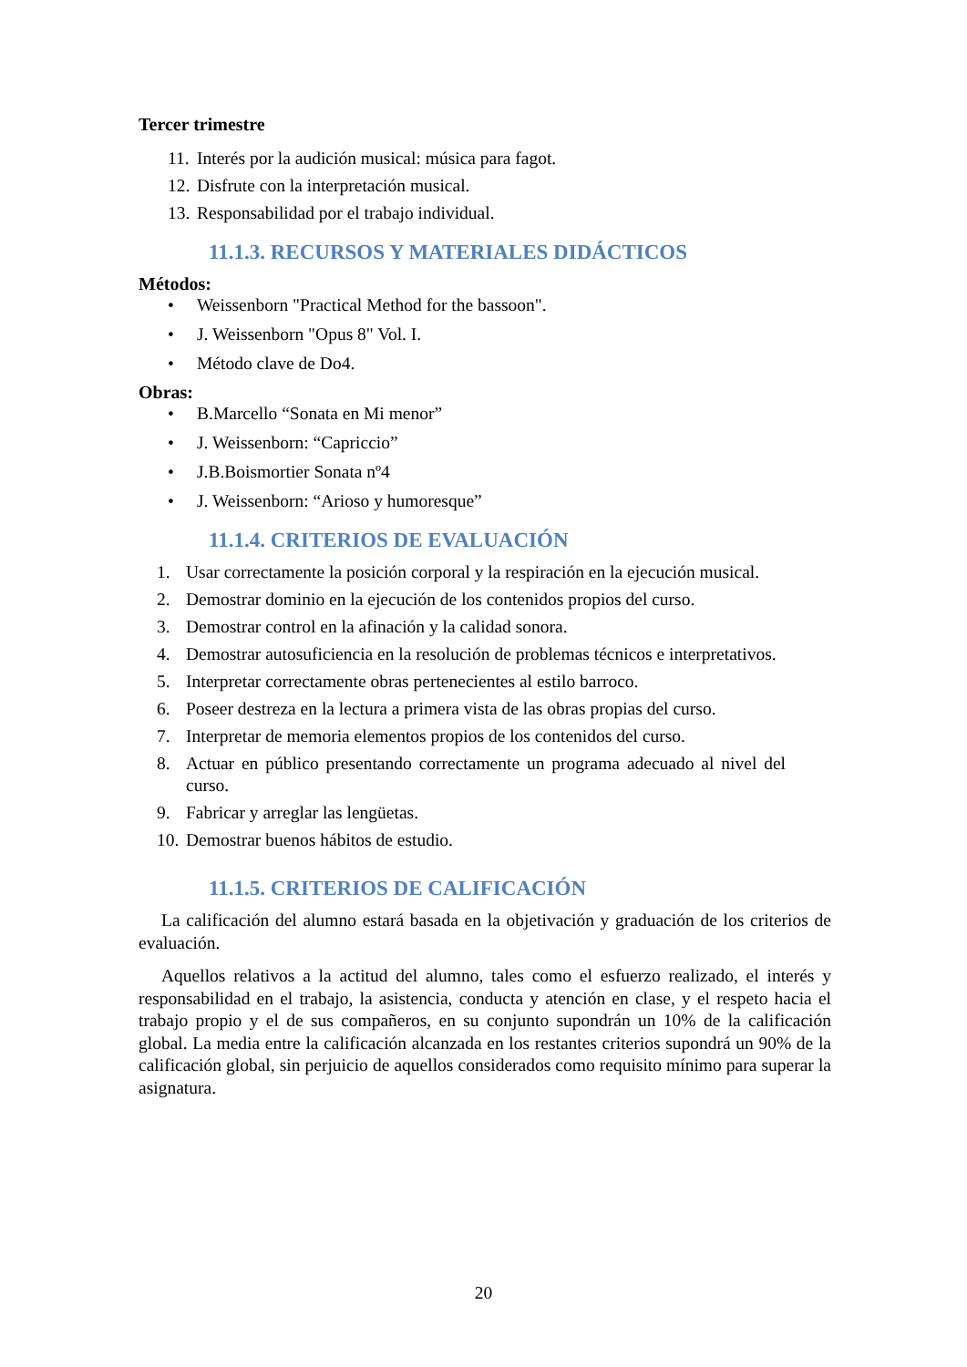Tercer trimestre
11. Interés por la audición musical: música para fagot.
12. Disfrute con la interpretación musical.
13. Responsabilidad por el trabajo individual.
11.1.3. RECURSOS Y MATERIALES DIDÁCTICOS
Métodos:
• Weissenborn "Practical Method for the bassoon".
• J. Weissenborn "Opus 8" Vol. I.
• Método clave de Do4.
Obras:
• B.Marcello “Sonata en Mi menor”
• J. Weissenborn: “Capriccio”
• J.B.Boismortier Sonata nº4
• J. Weissenborn: “Arioso y humoresque”
11.1.4. CRITERIOS DE EVALUACIÓN
1. Usar correctamente la posición corporal y la respiración en la ejecución musical.
2. Demostrar dominio en la ejecución de los contenidos propios del curso.
3. Demostrar control en la afinación y la calidad sonora.
4. Demostrar autosuficiencia en la resolución de problemas técnicos e interpretativos.
5. Interpretar correctamente obras pertenecientes al estilo barroco.
6. Poseer destreza en la lectura a primera vista de las obras propias del curso.
7. Interpretar de memoria elementos propios de los contenidos del curso.
8. Actuar en público presentando correctamente un programa adecuado al nivel del curso.
9. Fabricar y arreglar las lengüetas.
10. Demostrar buenos hábitos de estudio.
11.1.5. CRITERIOS DE CALIFICACIÓN
La calificación del alumno estará basada en la objetivación y graduación de los criterios de evaluación.
Aquellos relativos a la actitud del alumno, tales como el esfuerzo realizado, el interés y responsabilidad en el trabajo, la asistencia, conducta y atención en clase, y el respeto hacia el trabajo propio y el de sus compañeros, en su conjunto supondrán un 10% de la calificación global. La media entre la calificación alcanzada en los restantes criterios supondrá un 90% de la calificación global, sin perjuicio de aquellos considerados como requisito mínimo para superar la asignatura.
20